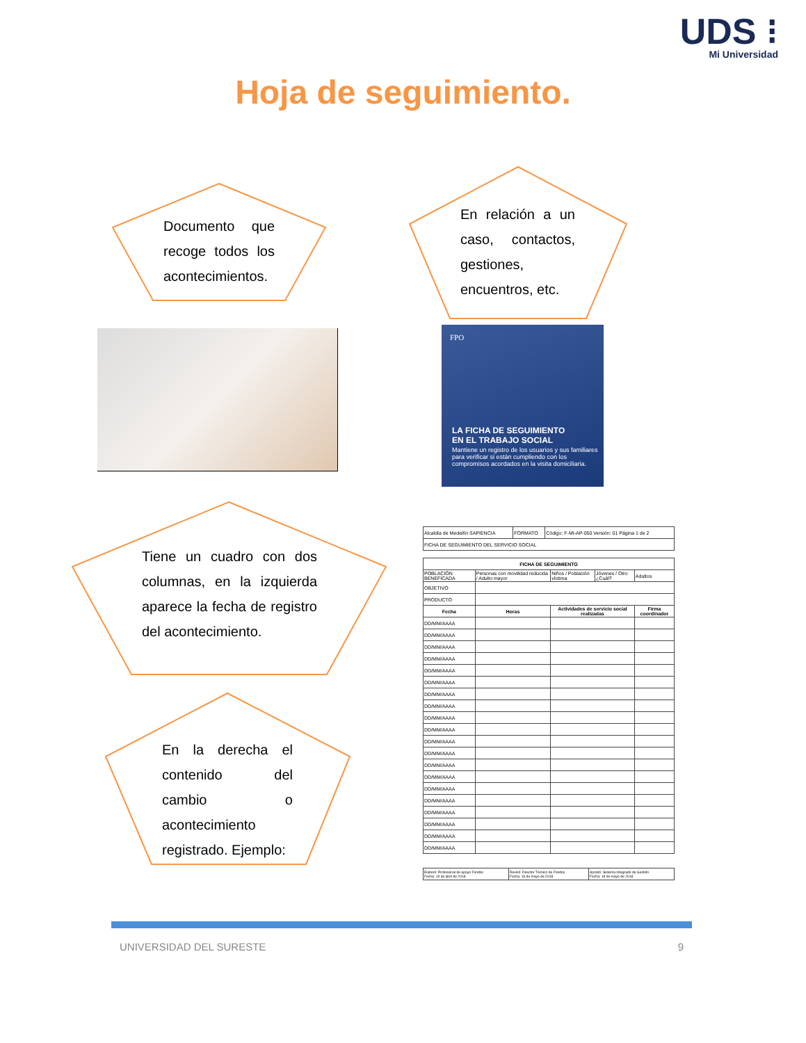UDS ⁝
Mi Universidad
Hoja de seguimiento.
Documento que recoge todos los acontecimientos.
En relación a un caso, contactos, gestiones, encuentros, etc.
FPO
LA FICHA DE SEGUIMIENTO
EN EL TRABAJO SOCIAL
Mantiene un registro de los usuarios y sus familiares para verificar si están cumpliendo con los compromisos acordados en la visita domiciliaria.
Tiene un cuadro con dos columnas, en la izquierda aparece la fecha de registro del acontecimiento.
En la derecha el contenido del cambio o acontecimiento registrado. Ejemplo:
| Alcaldía de Medellín SAPIENCIA | FORMATO | Código: F-MI-AP-050 Versión: 01 Página 1 de 2 |
| FICHA DE SEGUIMIENTO DEL SERVICIO SOCIAL | | |
| FICHA DE SEGUIMIENTO | | | | | |
| --- | --- | --- | --- | --- | --- |
| POBLACIÓN BENEFICADA | Personas con movilidad reducida / Adulto mayor | Niños / Población víctima | Jóvenes / Otro ¿Cuál? | Adultos | |
| OBJETIVO | | | | | |
| PRODUCTO | | | | | |
| Fecha | Horas | Actividades de servicio social realizadas | | | Firma coordinador |
| DD/MM/AAAA | | | | | |
| DD/MM/AAAA | | | | | |
| DD/MM/AAAA | | | | | |
| DD/MM/AAAA | | | | | |
| DD/MM/AAAA | | | | | |
| DD/MM/AAAA | | | | | |
| DD/MM/AAAA | | | | | |
| DD/MM/AAAA | | | | | |
| DD/MM/AAAA | | | | | |
| DD/MM/AAAA | | | | | |
| DD/MM/AAAA | | | | | |
| DD/MM/AAAA | | | | | |
| DD/MM/AAAA | | | | | |
| DD/MM/AAAA | | | | | |
| DD/MM/AAAA | | | | | |
| DD/MM/AAAA | | | | | |
| DD/MM/AAAA | | | | | |
| DD/MM/AAAA | | | | | |
| DD/MM/AAAA | | | | | |
| DD/MM/AAAA | | | | | |
| Elaboró: Profesional de apoyo Fondos Fecha: 19 de abril de 2018 | Revisó: Director Técnico de Fondos Fecha: 16 de mayo de 2018 | Aprobó: Sistema Integrado de Gestión Fecha: 18 de mayo de 2018 |
UNIVERSIDAD DEL SURESTE 9